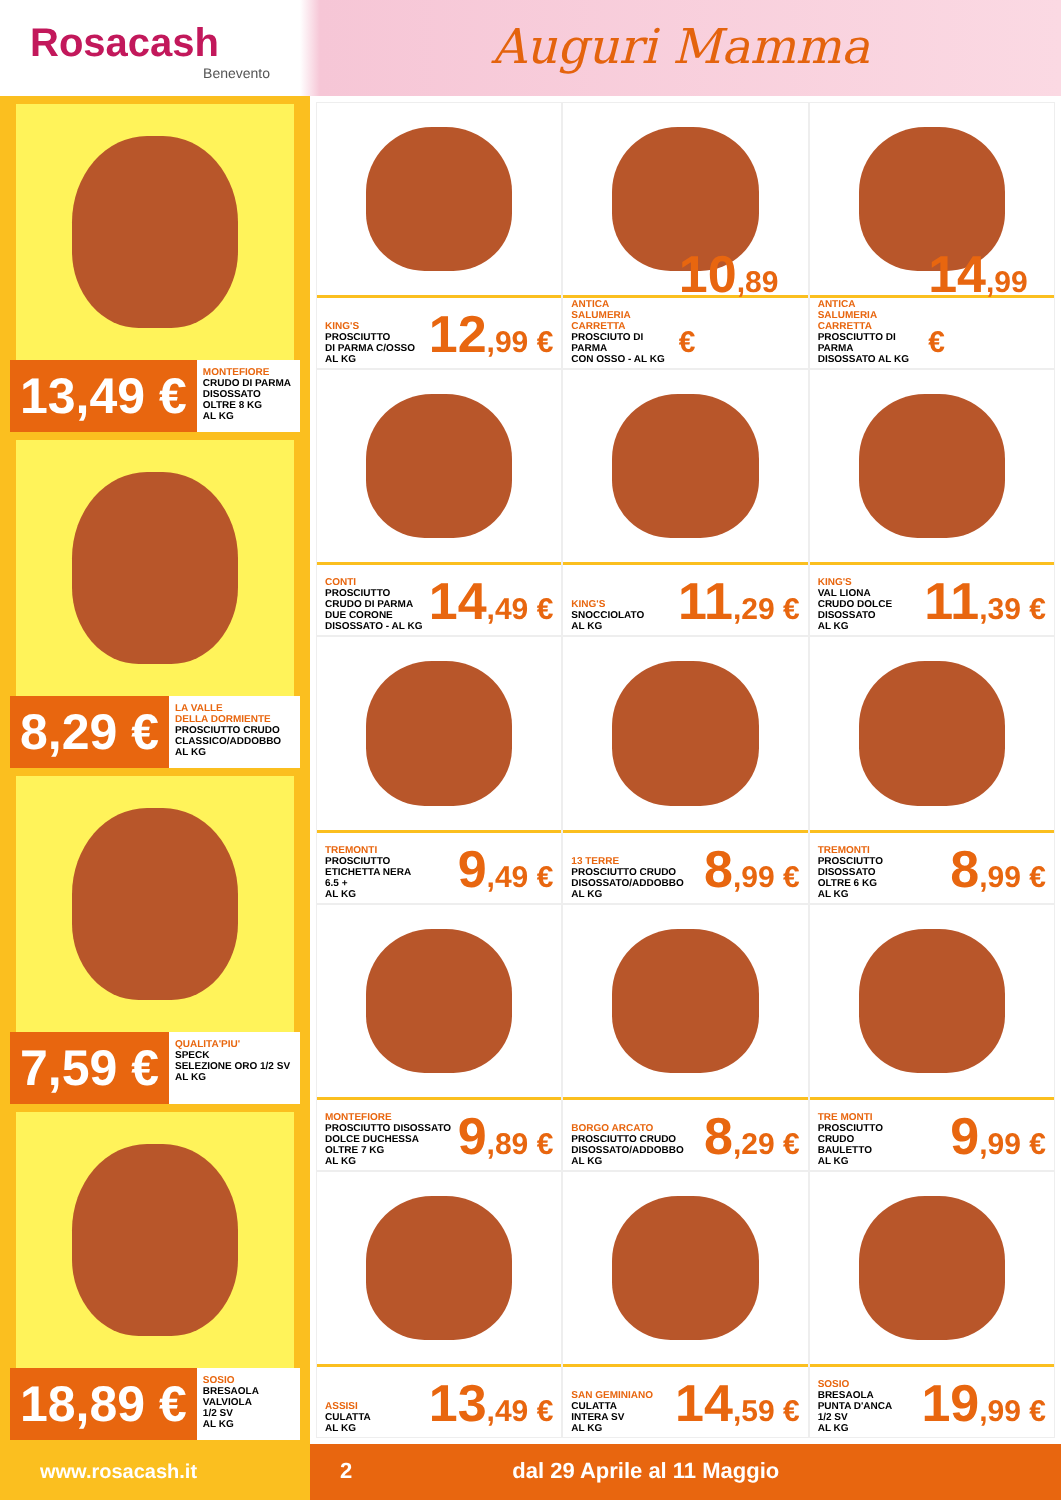Rosacash
Benevento
Auguri Mamma
13,49 €
MONTEFIORE
CRUDO DI PARMA
DISOSSATO
OLTRE 8 KG
AL KG
8,29 €
LA VALLE
DELLA DORMIENTE
PROSCIUTTO CRUDO
CLASSICO/ADDOBBO
AL KG
7,59 €
QUALITA'PIU'
SPECK
SELEZIONE ORO 1/2 SV
AL KG
18,89 €
SOSIO
BRESAOLA
VALVIOLA
1/2 SV
AL KG
KING'S
PROSCIUTTO
DI PARMA C/OSSO
AL KG
12,99 €
ANTICA
SALUMERIA
CARRETTA
PROSCIUTO DI PARMA
CON OSSO - AL KG
10,89 €
ANTICA
SALUMERIA
CARRETTA
PROSCIUTTO DI PARMA
DISOSSATO AL KG
14,99 €
CONTI
PROSCIUTTO
CRUDO DI PARMA
DUE CORONE
DISOSSATO - AL KG
14,49 €
KING'S
SNOCCIOLATO
AL KG
11,29 €
KING'S
VAL LIONA
CRUDO DOLCE
DISOSSATO
AL KG
11,39 €
TREMONTI
PROSCIUTTO
ETICHETTA NERA
6.5 +
AL KG
9,49 €
13 TERRE
PROSCIUTTO CRUDO
DISOSSATO/ADDOBBO
AL KG
8,99 €
TREMONTI
PROSCIUTTO
DISOSSATO
OLTRE 6 KG
AL KG
8,99 €
MONTEFIORE
PROSCIUTTO DISOSSATO
DOLCE DUCHESSA
OLTRE 7 KG
AL KG
9,89 €
BORGO ARCATO
PROSCIUTTO CRUDO
DISOSSATO/ADDOBBO
AL KG
8,29 €
TRE MONTI
PROSCIUTTO
CRUDO
BAULETTO
AL KG
9,99 €
ASSISI
CULATTA
AL KG
13,49 €
SAN GEMINIANO
CULATTA
INTERA SV
AL KG
14,59 €
SOSIO
BRESAOLA
PUNTA D'ANCA
1/2 SV
AL KG
19,99 €
www.rosacash.it 2 dal 29 Aprile al 11 Maggio